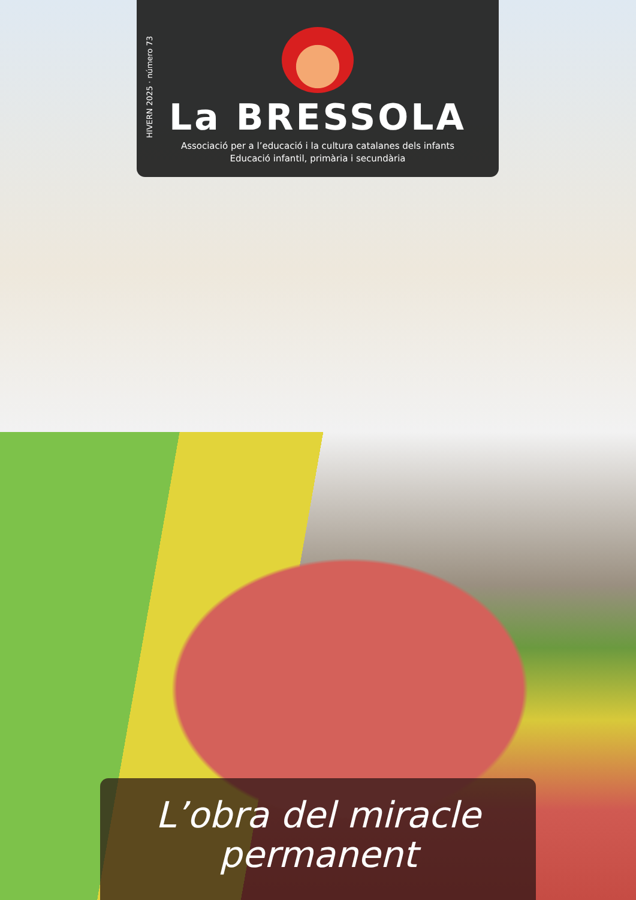La BRESSOLA
Associació per a l’educació i la cultura catalanes dels infants
Educació infantil, primària i secundària
HIVERN 2025 · número 73
L’obra del miracle permanent